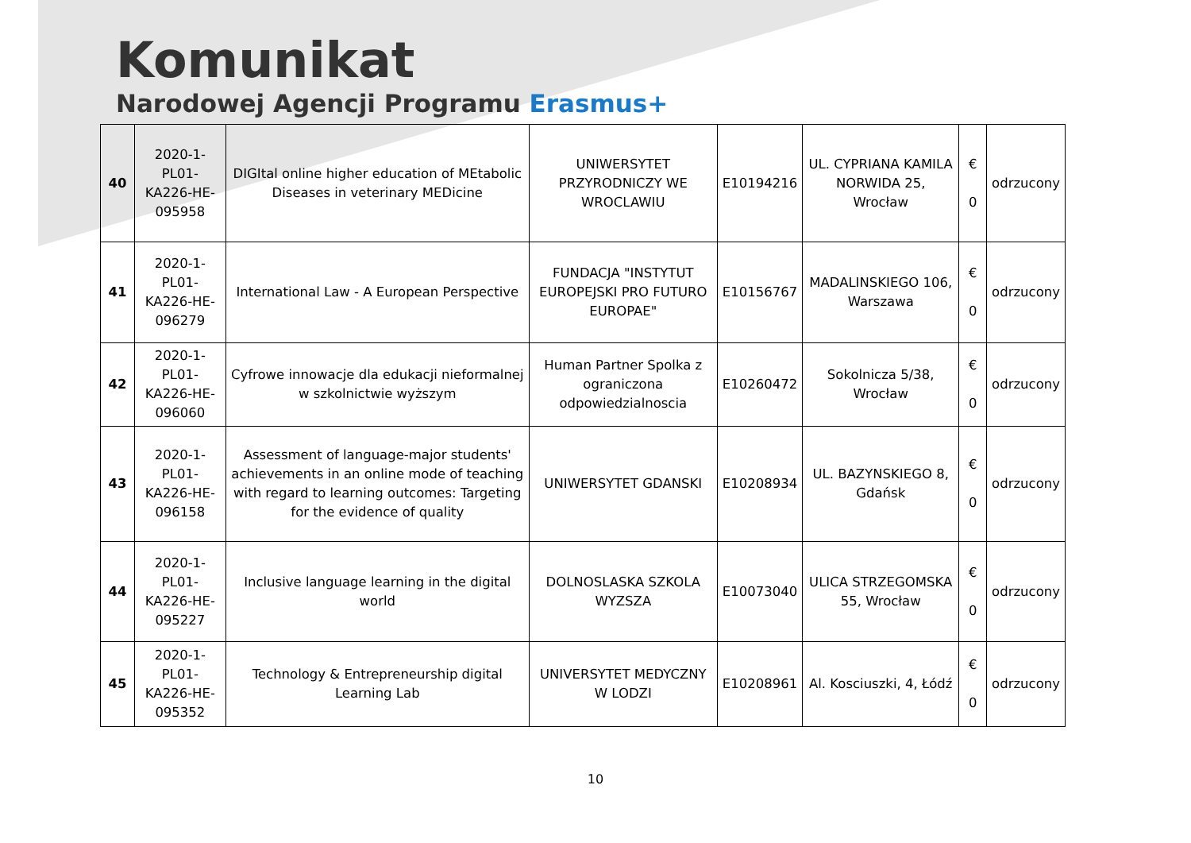Komunikat
Narodowej Agencji Programu Erasmus+
| 40 | 2020-1-PL01-KA226-HE-095958 | DIGItal online higher education of MEtabolic Diseases in veterinary MEDicine | UNIWERSYTET PRZYRODNICZY WE WROCLAWIU | E10194216 | UL. CYPRIANA KAMILA NORWIDA 25, Wrocław | € 0 | odrzucony |
| 41 | 2020-1-PL01-KA226-HE-096279 | International Law - A European Perspective | FUNDACJA "INSTYTUT EUROPEJSKI PRO FUTURO EUROPAE" | E10156767 | MADALINSKIEGO 106, Warszawa | € 0 | odrzucony |
| 42 | 2020-1-PL01-KA226-HE-096060 | Cyfrowe innowacje dla edukacji nieformalnej w szkolnictwie wyższym | Human Partner Spolka z ograniczona odpowiedzialnoscia | E10260472 | Sokolnicza 5/38, Wrocław | € 0 | odrzucony |
| 43 | 2020-1-PL01-KA226-HE-096158 | Assessment of language-major students' achievements in an online mode of teaching with regard to learning outcomes: Targeting for the evidence of quality | UNIWERSYTET GDANSKI | E10208934 | UL. BAZYNSKIEGO 8, Gdańsk | € 0 | odrzucony |
| 44 | 2020-1-PL01-KA226-HE-095227 | Inclusive language learning in the digital world | DOLNOSLASKA SZKOLA WYZSZA | E10073040 | ULICA STRZEGOMSKA 55, Wrocław | € 0 | odrzucony |
| 45 | 2020-1-PL01-KA226-HE-095352 | Technology & Entrepreneurship digital Learning Lab | UNIVERSYTET MEDYCZNY W LODZI | E10208961 | Al. Kosciuszki, 4, Łódź | € 0 | odrzucony |
10